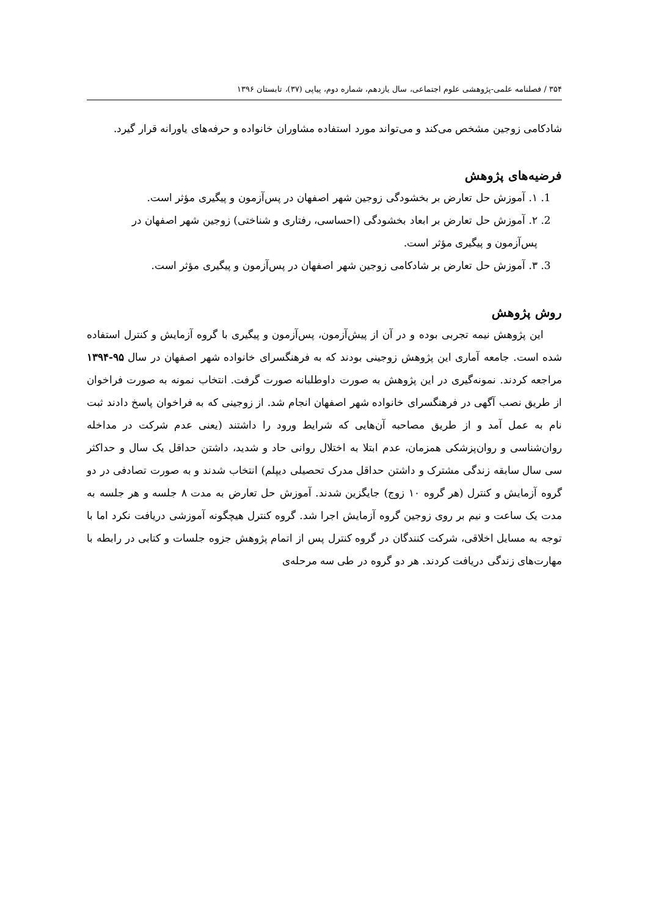۳۵۴ / فصلنامه علمی-پژوهشی علوم اجتماعی، سال یازدهم، شماره دوم، پیاپی (۳۷)، تابستان ۱۳۹۶
شادکامی زوجین مشخص می‌کند و می‌تواند مورد استفاده مشاوران خانواده و حرفه‌های یاورانه قرار گیرد.
فرضیه‌های پژوهش
1. ۱. آموزش حل تعارض بر بخشودگی زوجین شهر اصفهان در پس‌آزمون و پیگیری مؤثر است.
2. ۲. آموزش حل تعارض بر ابعاد بخشودگی (احساسی، رفتاری و شناختی) زوجین شهر اصفهان در پس‌آزمون و پیگیری مؤثر است.
3. ۳. آموزش حل تعارض بر شادکامی زوجین شهر اصفهان در پس‌آزمون و پیگیری مؤثر است.
روش پژوهش
این پژوهش نیمه تجربی بوده و در آن از پیش‌آزمون، پس‌آزمون و پیگیری با گروه آزمایش و کنترل استفاده شده است. جامعه آماری این پژوهش زوجینی بودند که به فرهنگسرای خانواده شهر اصفهان در سال ۹۵-۱۳۹۴ مراجعه کردند. نمونه‌گیری در این پژوهش به صورت داوطلبانه صورت گرفت. انتخاب نمونه به صورت فراخوان از طریق نصب آگهی در فرهنگسرای خانواده شهر اصفهان انجام شد. از زوجینی که به فراخوان پاسخ دادند ثبت نام به عمل آمد و از طریق مصاحبه آن‌هایی که شرایط ورود را داشتند (یعنی عدم شرکت در مداخله روان‌شناسی و روان‌پزشکی همزمان، عدم ابتلا به اختلال روانی حاد و شدید، داشتن حداقل یک سال و حداکثر سی سال سابقه زندگی مشترک و داشتن حداقل مدرک تحصیلی دیپلم) انتخاب شدند و به صورت تصادفی در دو گروه آزمایش و کنترل (هر گروه ۱۰ زوج) جایگزین شدند. آموزش حل تعارض به مدت ۸ جلسه و هر جلسه به مدت یک ساعت و نیم بر روی زوجین گروه آزمایش اجرا شد. گروه کنترل هیچگونه آموزشی دریافت نکرد اما با توجه به مسایل اخلاقی، شرکت کنندگان در گروه کنترل پس از اتمام پژوهش جزوه جلسات و کتابی در رابطه با مهارت‌های زندگی دریافت کردند. هر دو گروه در طی سه مرحله‌ی